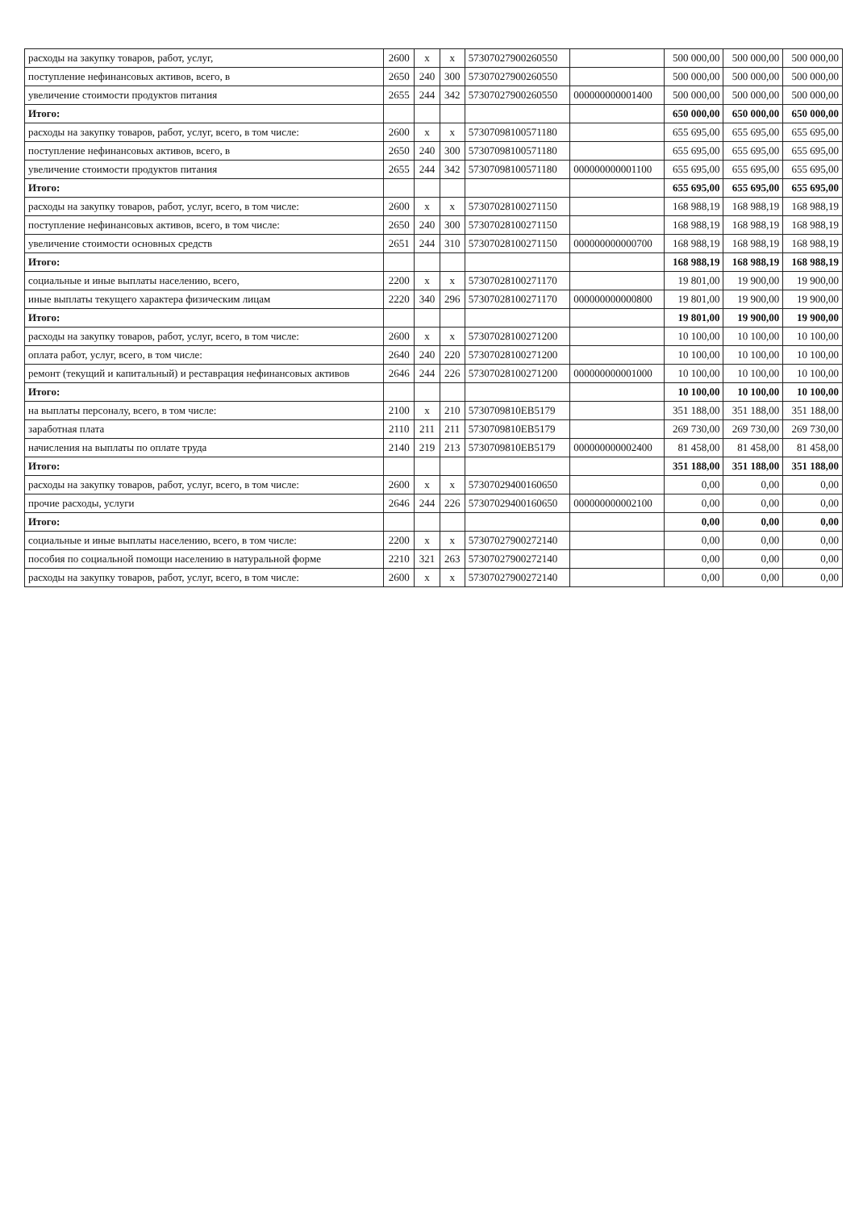| расходы на закупку товаров, работ, услуг, | 2600 | х | х | 57307027900260550 | | 500 000,00 | 500 000,00 | 500 000,00 |
| поступление нефинансовых активов, всего, в | 2650 | 240 | 300 | 57307027900260550 | | 500 000,00 | 500 000,00 | 500 000,00 |
| увеличение стоимости продуктов питания | 2655 | 244 | 342 | 57307027900260550 | 000000000001400 | 500 000,00 | 500 000,00 | 500 000,00 |
| Итого: | | | | | | 650 000,00 | 650 000,00 | 650 000,00 |
| расходы на закупку товаров, работ, услуг, всего, в том числе: | 2600 | х | х | 57307098100571180 | | 655 695,00 | 655 695,00 | 655 695,00 |
| поступление нефинансовых активов, всего, в | 2650 | 240 | 300 | 57307098100571180 | | 655 695,00 | 655 695,00 | 655 695,00 |
| увеличение стоимости продуктов питания | 2655 | 244 | 342 | 57307098100571180 | 000000000001100 | 655 695,00 | 655 695,00 | 655 695,00 |
| Итого: | | | | | | 655 695,00 | 655 695,00 | 655 695,00 |
| расходы на закупку товаров, работ, услуг, всего, в том числе: | 2600 | х | х | 57307028100271150 | | 168 988,19 | 168 988,19 | 168 988,19 |
| поступление нефинансовых активов, всего, в том числе: | 2650 | 240 | 300 | 57307028100271150 | | 168 988,19 | 168 988,19 | 168 988,19 |
| увеличение стоимости основных средств | 2651 | 244 | 310 | 57307028100271150 | 000000000000700 | 168 988,19 | 168 988,19 | 168 988,19 |
| Итого: | | | | | | 168 988,19 | 168 988,19 | 168 988,19 |
| социальные и иные выплаты населению, всего, | 2200 | х | х | 57307028100271170 | | 19 801,00 | 19 900,00 | 19 900,00 |
| иные выплаты текущего характера физическим лицам | 2220 | 340 | 296 | 57307028100271170 | 000000000000800 | 19 801,00 | 19 900,00 | 19 900,00 |
| Итого: | | | | | | 19 801,00 | 19 900,00 | 19 900,00 |
| расходы на закупку товаров, работ, услуг, всего, в том числе: | 2600 | х | х | 57307028100271200 | | 10 100,00 | 10 100,00 | 10 100,00 |
| оплата работ, услуг, всего, в том числе: | 2640 | 240 | 220 | 57307028100271200 | | 10 100,00 | 10 100,00 | 10 100,00 |
| ремонт (текущий и капитальный) и реставрация нефинансовых активов | 2646 | 244 | 226 | 57307028100271200 | 000000000001000 | 10 100,00 | 10 100,00 | 10 100,00 |
| Итого: | | | | | | 10 100,00 | 10 100,00 | 10 100,00 |
| на выплаты персоналу, всего, в том числе: | 2100 | х | 210 | 5730709810ЕВ5179 | | 351 188,00 | 351 188,00 | 351 188,00 |
| заработная плата | 2110 | 211 | 211 | 5730709810ЕВ5179 | | 269 730,00 | 269 730,00 | 269 730,00 |
| начисления на выплаты по оплате труда | 2140 | 219 | 213 | 5730709810ЕВ5179 | 000000000002400 | 81 458,00 | 81 458,00 | 81 458,00 |
| Итого: | | | | | | 351 188,00 | 351 188,00 | 351 188,00 |
| расходы на закупку товаров, работ, услуг, всего, в том числе: | 2600 | х | х | 57307029400160650 | | 0,00 | 0,00 | 0,00 |
| прочие расходы, услуги | 2646 | 244 | 226 | 57307029400160650 | 000000000002100 | 0,00 | 0,00 | 0,00 |
| Итого: | | | | | | 0,00 | 0,00 | 0,00 |
| социальные и иные выплаты населению, всего, в том числе: | 2200 | х | х | 57307027900272140 | | 0,00 | 0,00 | 0,00 |
| пособия по социальной помощи населению в натуральной форме | 2210 | 321 | 263 | 57307027900272140 | | 0,00 | 0,00 | 0,00 |
| расходы на закупку товаров, работ, услуг, всего, в том числе: | 2600 | х | х | 57307027900272140 | | 0,00 | 0,00 | 0,00 |